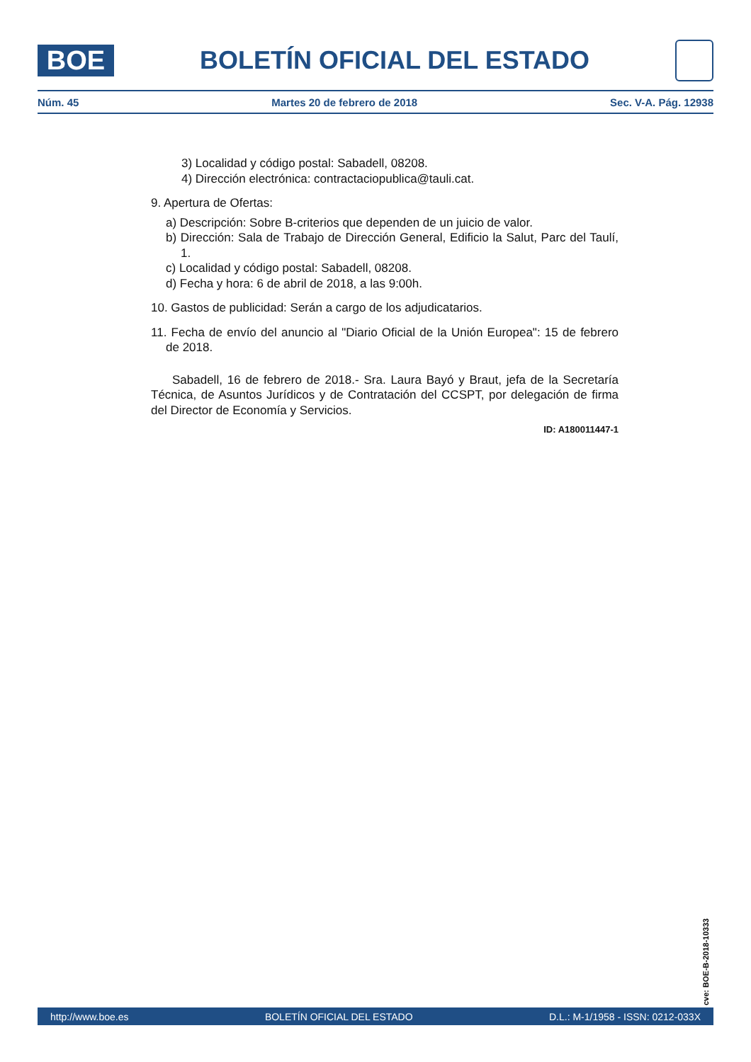BOE
BOLETÍN OFICIAL DEL ESTADO
Núm. 45 Martes 20 de febrero de 2018 Sec. V-A. Pág. 12938
3) Localidad y código postal: Sabadell, 08208.
4) Dirección electrónica: contractaciopublica@tauli.cat.
9. Apertura de Ofertas:
a) Descripción: Sobre B-criterios que dependen de un juicio de valor.
b) Dirección: Sala de Trabajo de Dirección General, Edificio la Salut, Parc del Taulí, 1.
c) Localidad y código postal: Sabadell, 08208.
d) Fecha y hora: 6 de abril de 2018, a las 9:00h.
10. Gastos de publicidad: Serán a cargo de los adjudicatarios.
11. Fecha de envío del anuncio al "Diario Oficial de la Unión Europea": 15 de febrero de 2018.
Sabadell, 16 de febrero de 2018.- Sra. Laura Bayó y Braut, jefa de la Secretaría Técnica, de Asuntos Jurídicos y de Contratación del CCSPT, por delegación de firma del Director de Economía y Servicios.
ID: A180011447-1
cve: BOE-B-2018-10333
http://www.boe.es BOLETÍN OFICIAL DEL ESTADO D.L.: M-1/1958 - ISSN: 0212-033X